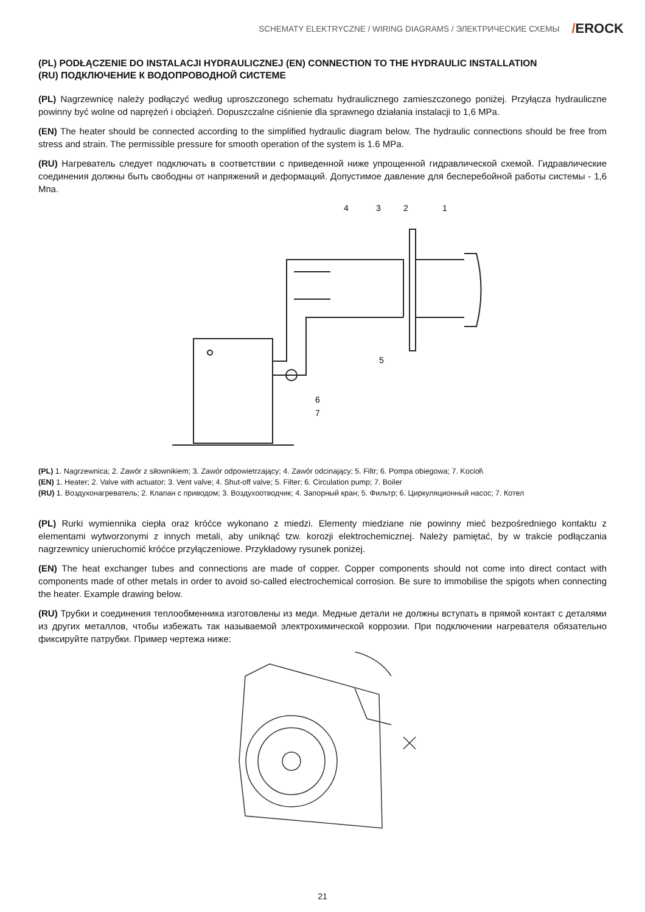SCHEMATY ELEKTRYCZNE / WIRING DIAGRAMS / ЭЛЕКТРИЧЕСКИЕ СХЕМЫ /EROCK
(PL) PODŁĄCZENIE DO INSTALACJI HYDRAULICZNEJ (EN) CONNECTION TO THE HYDRAULIC INSTALLATION
(RU) ПОДКЛЮЧЕНИЕ К ВОДОПРОВОДНОЙ СИСТЕМЕ
(PL) Nagrzewnicę należy podłączyć według uproszczonego schematu hydraulicznego zamieszczonego poniżej. Przyłącza hydrauliczne powinny być wolne od naprężeń i obciążeń. Dopuszczalne ciśnienie dla sprawnego działania instalacji to 1,6 MPa.
(EN) The heater should be connected according to the simplified hydraulic diagram below. The hydraulic connections should be free from stress and strain. The permissible pressure for smooth operation of the system is 1.6 MPa.
(RU) Нагреватель следует подключать в соответствии с приведенной ниже упрощенной гидравлической схемой. Гидравлические соединения должны быть свободны от напряжений и деформаций. Допустимое давление для бесперебойной работы системы - 1,6 Мпа.
4
3
2
1
5
6
7
(PL) 1. Nagrzewnica; 2. Zawór z siłownikiem; 3. Zawór odpowietrzający; 4. Zawór odcinający; 5. Filtr; 6. Pompa obiegowa; 7. Kocioł\
(EN) 1. Heater; 2. Valve with actuator; 3. Vent valve; 4. Shut-off valve; 5. Filter; 6. Circulation pump; 7. Boiler
(RU) 1. Воздухонагреватель; 2. Клапан с приводом; 3. Воздухоотводчик; 4. Запорный кран; 5. Фильтр; 6. Циркуляционный насос; 7. Котел
(PL) Rurki wymiennika ciepła oraz króćce wykonano z miedzi. Elementy miedziane nie powinny mieć bezpośredniego kontaktu z elementami wytworzonymi z innych metali, aby uniknąć tzw. korozji elektrochemicznej. Należy pamiętać, by w trakcie podłączania nagrzewnicy unieruchomić króćce przyłączeniowe. Przykładowy rysunek poniżej.
(EN) The heat exchanger tubes and connections are made of copper. Copper components should not come into direct contact with components made of other metals in order to avoid so-called electrochemical corrosion. Be sure to immobilise the spigots when connecting the heater. Example drawing below.
(RU) Трубки и соединения теплообменника изготовлены из меди. Медные детали не должны вступать в прямой контакт с деталями из других металлов, чтобы избежать так называемой электрохимической коррозии. При подключении нагревателя обязательно фиксируйте патрубки. Пример чертежа ниже:
21